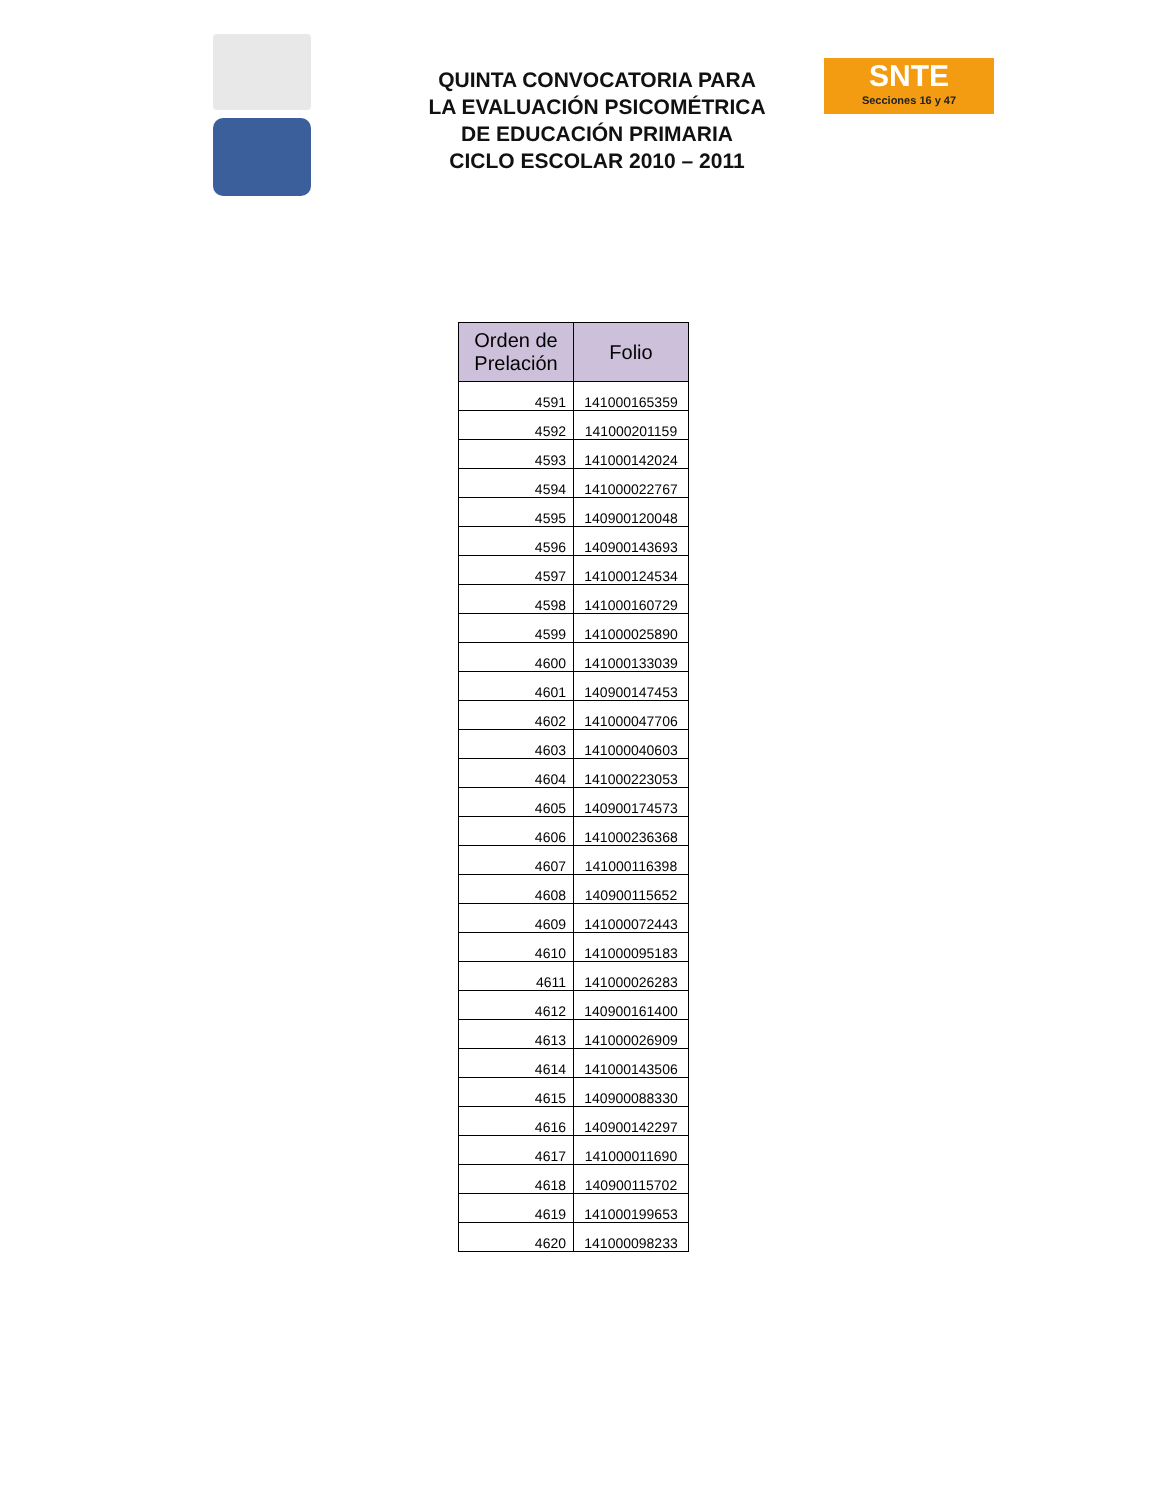QUINTA CONVOCATORIA PARA
LA EVALUACIÓN PSICOMÉTRICA
DE EDUCACIÓN PRIMARIA
CICLO ESCOLAR 2010 – 2011
SNTE
Secciones 16 y 47
| Orden de Prelación | Folio |
| --- | --- |
| 4591 | 141000165359 |
| 4592 | 141000201159 |
| 4593 | 141000142024 |
| 4594 | 141000022767 |
| 4595 | 140900120048 |
| 4596 | 140900143693 |
| 4597 | 141000124534 |
| 4598 | 141000160729 |
| 4599 | 141000025890 |
| 4600 | 141000133039 |
| 4601 | 140900147453 |
| 4602 | 141000047706 |
| 4603 | 141000040603 |
| 4604 | 141000223053 |
| 4605 | 140900174573 |
| 4606 | 141000236368 |
| 4607 | 141000116398 |
| 4608 | 140900115652 |
| 4609 | 141000072443 |
| 4610 | 141000095183 |
| 4611 | 141000026283 |
| 4612 | 140900161400 |
| 4613 | 141000026909 |
| 4614 | 141000143506 |
| 4615 | 140900088330 |
| 4616 | 140900142297 |
| 4617 | 141000011690 |
| 4618 | 140900115702 |
| 4619 | 141000199653 |
| 4620 | 141000098233 |